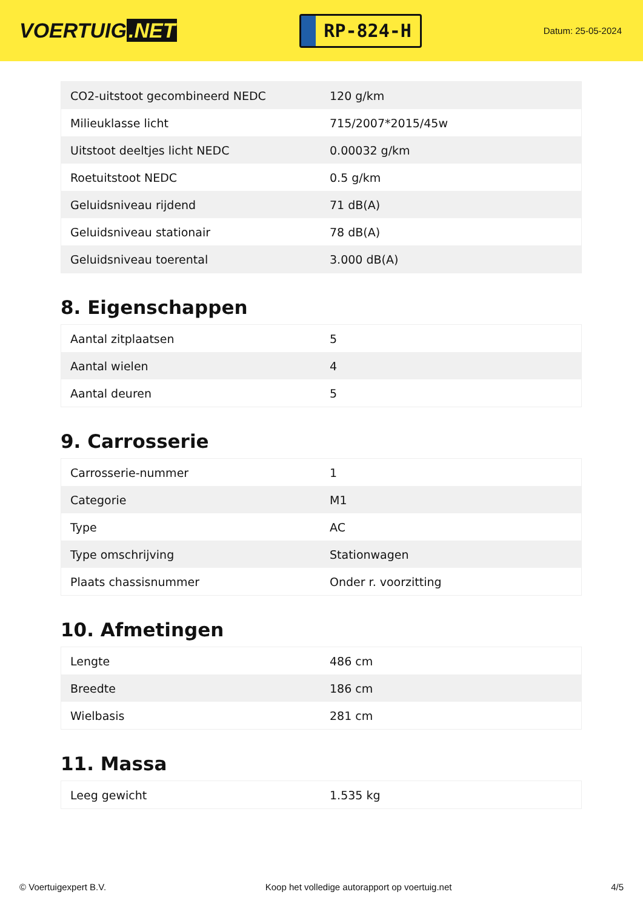VOERTUIG.NET
RP-824-H
Datum: 25-05-2024
| CO2-uitstoot gecombineerd NEDC | 120 g/km |
| Milieuklasse licht | 715/2007*2015/45w |
| Uitstoot deeltjes licht NEDC | 0.00032 g/km |
| Roetuitstoot NEDC | 0.5 g/km |
| Geluidsniveau rijdend | 71 dB(A) |
| Geluidsniveau stationair | 78 dB(A) |
| Geluidsniveau toerental | 3.000 dB(A) |
8. Eigenschappen
| Aantal zitplaatsen | 5 |
| Aantal wielen | 4 |
| Aantal deuren | 5 |
9. Carrosserie
| Carrosserie-nummer | 1 |
| Categorie | M1 |
| Type | AC |
| Type omschrijving | Stationwagen |
| Plaats chassisnummer | Onder r. voorzitting |
10. Afmetingen
| Lengte | 486 cm |
| Breedte | 186 cm |
| Wielbasis | 281 cm |
11. Massa
| Leeg gewicht | 1.535 kg |
© Voertuigexpert B.V. Koop het volledige autorapport op voertuig.net 4/5